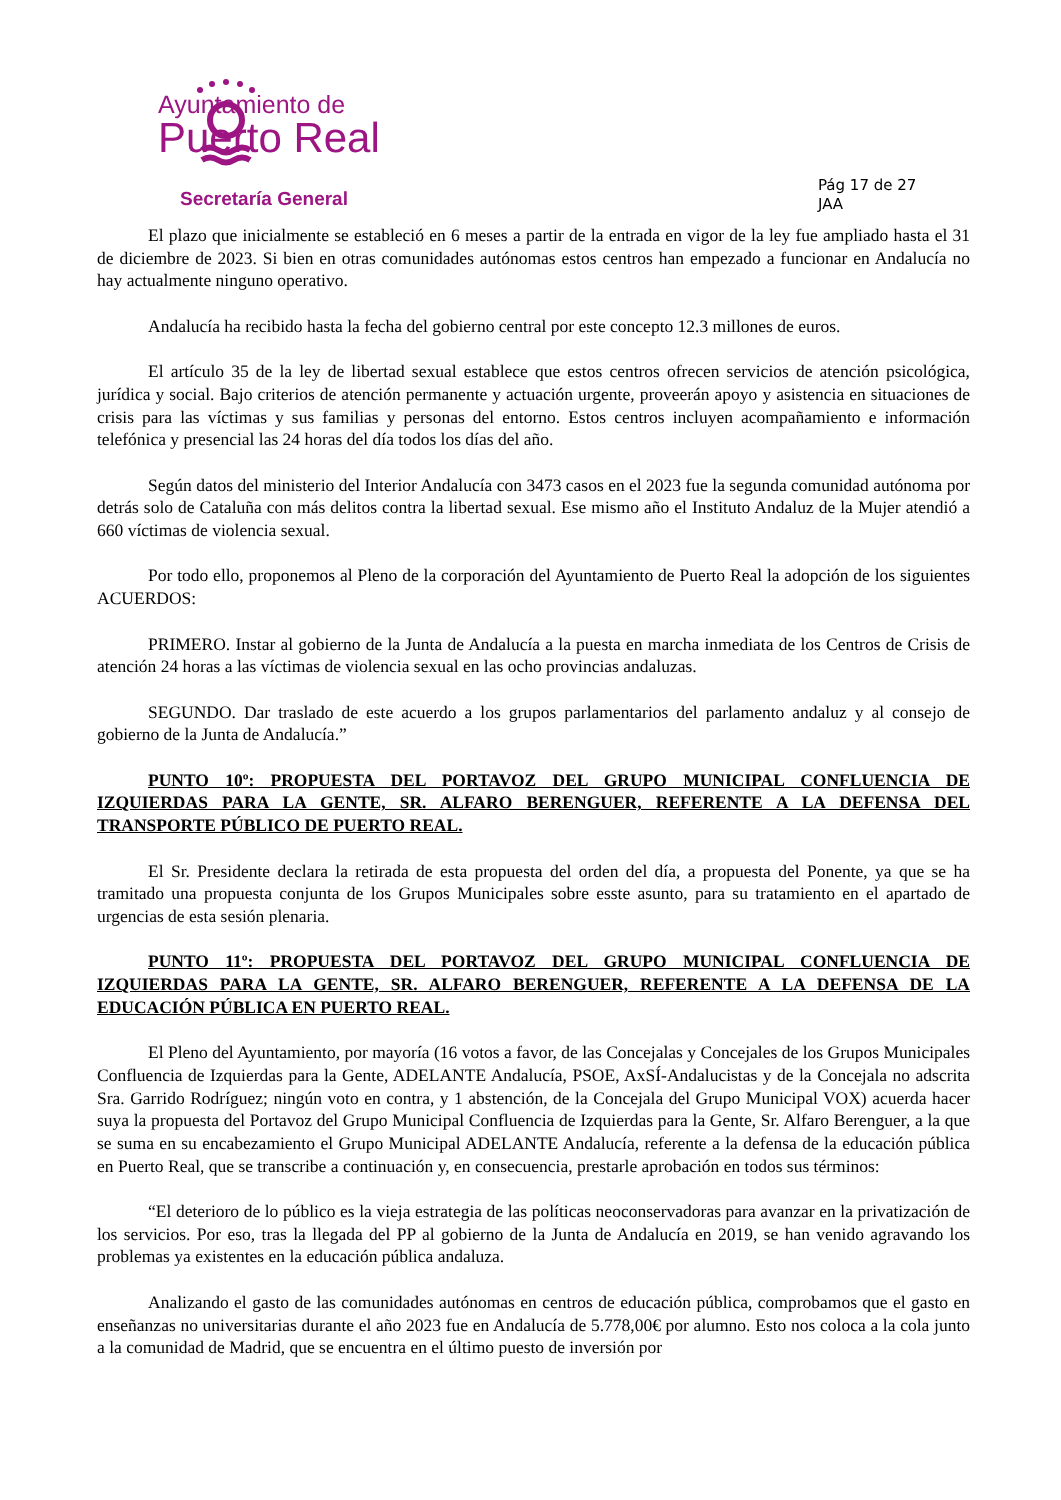Ayuntamiento de
Puerto Real
Secretaría General
Pág 17 de 27
JAA
El plazo que inicialmente se estableció en 6 meses a partir de la entrada en vigor de la ley fue ampliado hasta el 31 de diciembre de 2023. Si bien en otras comunidades autónomas estos centros han empezado a funcionar en Andalucía no hay actualmente ninguno operativo.
Andalucía ha recibido hasta la fecha del gobierno central por este concepto 12.3 millones de euros.
El artículo 35 de la ley de libertad sexual establece que estos centros ofrecen servicios de atención psicológica, jurídica y social. Bajo criterios de atención permanente y actuación urgente, proveerán apoyo y asistencia en situaciones de crisis para las víctimas y sus familias y personas del entorno. Estos centros incluyen acompañamiento e información telefónica y presencial las 24 horas del día todos los días del año.
Según datos del ministerio del Interior Andalucía con 3473 casos en el 2023 fue la segunda comunidad autónoma por detrás solo de Cataluña con más delitos contra la libertad sexual. Ese mismo año el Instituto Andaluz de la Mujer atendió a 660 víctimas de violencia sexual.
Por todo ello, proponemos al Pleno de la corporación del Ayuntamiento de Puerto Real la adopción de los siguientes ACUERDOS:
PRIMERO. Instar al gobierno de la Junta de Andalucía a la puesta en marcha inmediata de los Centros de Crisis de atención 24 horas a las víctimas de violencia sexual en las ocho provincias andaluzas.
SEGUNDO. Dar traslado de este acuerdo a los grupos parlamentarios del parlamento andaluz y al consejo de gobierno de la Junta de Andalucía.”
PUNTO 10º: PROPUESTA DEL PORTAVOZ DEL GRUPO MUNICIPAL CONFLUENCIA DE IZQUIERDAS PARA LA GENTE, SR. ALFARO BERENGUER, REFERENTE A LA DEFENSA DEL TRANSPORTE PÚBLICO DE PUERTO REAL.
El Sr. Presidente declara la retirada de esta propuesta del orden del día, a propuesta del Ponente, ya que se ha tramitado una propuesta conjunta de los Grupos Municipales sobre esste asunto, para su tratamiento en el apartado de urgencias de esta sesión plenaria.
PUNTO 11º: PROPUESTA DEL PORTAVOZ DEL GRUPO MUNICIPAL CONFLUENCIA DE IZQUIERDAS PARA LA GENTE, SR. ALFARO BERENGUER, REFERENTE A LA DEFENSA DE LA EDUCACIÓN PÚBLICA EN PUERTO REAL.
El Pleno del Ayuntamiento, por mayoría (16 votos a favor, de las Concejalas y Concejales de los Grupos Municipales Confluencia de Izquierdas para la Gente, ADELANTE Andalucía, PSOE, AxSÍ-Andalucistas y de la Concejala no adscrita Sra. Garrido Rodríguez; ningún voto en contra, y 1 abstención, de la Concejala del Grupo Municipal VOX) acuerda hacer suya la propuesta del Portavoz del Grupo Municipal Confluencia de Izquierdas para la Gente, Sr. Alfaro Berenguer, a la que se suma en su encabezamiento el Grupo Municipal ADELANTE Andalucía, referente a la defensa de la educación pública en Puerto Real, que se transcribe a continuación y, en consecuencia, prestarle aprobación en todos sus términos:
“El deterioro de lo público es la vieja estrategia de las políticas neoconservadoras para avanzar en la privatización de los servicios. Por eso, tras la llegada del PP al gobierno de la Junta de Andalucía en 2019, se han venido agravando los problemas ya existentes en la educación pública andaluza.
Analizando el gasto de las comunidades autónomas en centros de educación pública, comprobamos que el gasto en enseñanzas no universitarias durante el año 2023 fue en Andalucía de 5.778,00€ por alumno. Esto nos coloca a la cola junto a la comunidad de Madrid, que se encuentra en el último puesto de inversión por